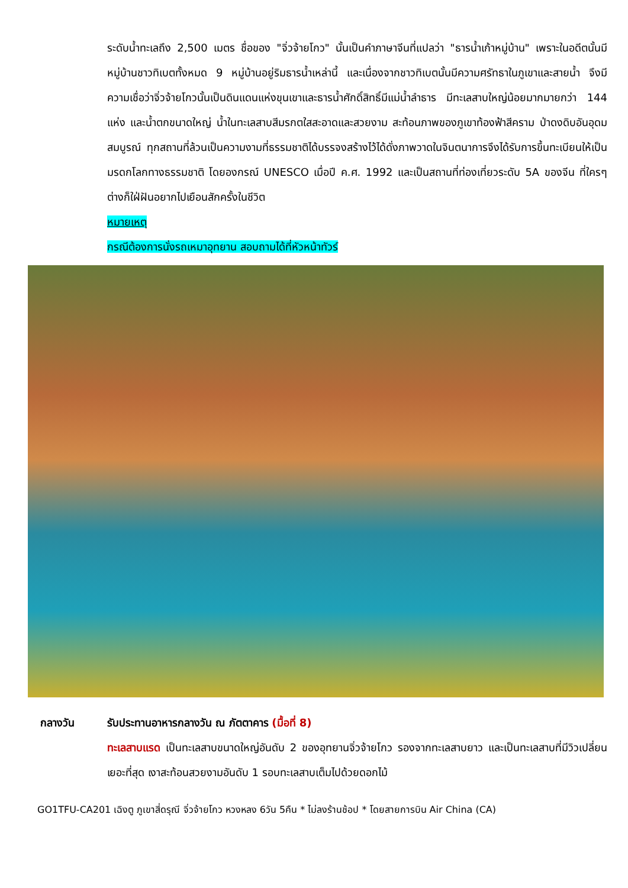ระดับน้ำทะเลถึง 2,500 เมตร ชื่อของ "จิ่วจ้ายโกว" นั้นเป็นคำภาษาจีนที่แปลว่า "ธารน้ำเก้าหมู่บ้าน" เพราะในอดีตนั้นมีหมู่บ้านชาวทิเบตทั้งหมด 9 หมู่บ้านอยู่ริมธารน้ำเหล่านี้ และเนื่องจากชาวทิเบตนั้นมีความศรัทธาในภูเขาและสายน้ำ จึงมีความเชื่อว่าจิ่วจ้ายโกวนั้นเป็นดินแดนแห่งขุนเขาและธารน้ำศักดิ์สิทธิ์มีแม่น้ำลำธาร มีทะเลสาบใหญ่น้อยมากมายกว่า 144 แห่ง และน้ำตกขนาดใหญ่ น้ำในทะเลสาบสีมรกตใสสะอาดและสวยงาม สะท้อนภาพของภูเขาท้องฟ้าสีคราม ป่าดงดิบอันอุดมสมบูรณ์ ทุกสถานที่ล้วนเป็นความงามที่ธรรมชาติได้บรรจงสร้างไว้ได้ดั่งภาพวาดในจินตนาการจึงได้รับการขึ้นทะเบียนให้เป็นมรดกโลกทางธรรมชาติ โดยองกรณ์ UNESCO เมื่อปี ค.ศ. 1992 และเป็นสถานที่ท่องเที่ยวระดับ 5A ของจีน ที่ใครๆ ต่างก็ใฝ่ฝันอยากไปเยือนสักครั้งในชีวิต
หมายเหตุ
กรณีต้องการนั่งรถเหมาอุทยาน สอบถามได้ที่หัวหน้าทัวร์
กลางวัน รับประทานอาหารกลางวัน ณ ภัตตาคาร (มื้อที่ 8)
ทะเลสาบแรด เป็นทะเลสาบขนาดใหญ่อันดับ 2 ของอุทยานจิ่วจ้ายโกว รองจากทะเลสาบยาว และเป็นทะเลสาบที่มีวิวเปลี่ยนเยอะที่สุด เงาสะท้อนสวยงามอันดับ 1 รอบทะเลสาบเต็มไปด้วยดอกไม้
GO1TFU-CA201 เฉิงตู ภูเขาสี่ดรุณี จิ่วจ้ายโกว หวงหลง 6วัน 5คืน * ไม่ลงร้านช้อป * โดยสายการบิน Air China (CA)